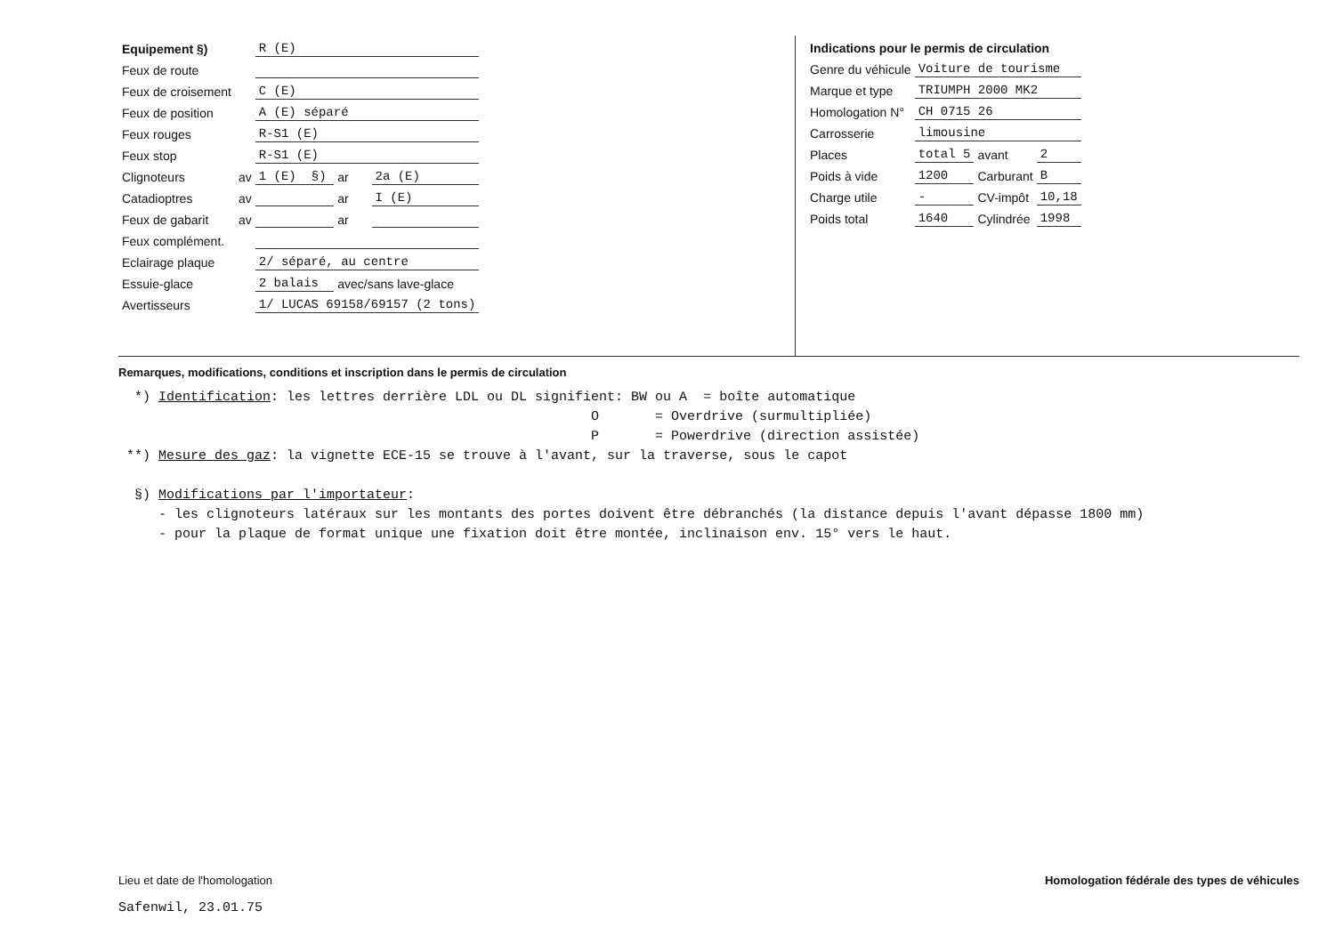| Equipement §) | | R (E) | | | |
| Feux de route | | | | | |
| Feux de croisement | | C (E) | | | |
| Feux de position | | A (E) séparé | | | |
| Feux rouges | | R-S1 (E) | | | |
| Feux stop | | R-S1 (E) | | | |
| Clignoteurs | av | 1 (E) | §) | ar | 2a (E) |
| Catadioptres | av | | | ar | I (E) |
| Feux de gabarit | av | | | ar | |
| Feux complément. | | | | | |
| Eclairage plaque | | 2/ séparé, au centre | | | |
| Essuie-glace | | 2 balais | | avec/sans lave-glace | |
| Avertisseurs | | 1/ LUCAS 69158/69157 (2 tons) | | | |
| Indications pour le permis de circulation | | | |
| Genre du véhicule | Voiture de tourisme | | |
| Marque et type | TRIUMPH 2000 MK2 | | |
| Homologation N° | CH 0715 26 | | |
| Carrosserie | limousine | | |
| Places | total 5 | avant | 2 |
| Poids à vide | 1200 | Carburant | B |
| Charge utile | - | CV-impôt | 10,18 |
| Poids total | 1640 | Cylindrée | 1998 |
Remarques, modifications, conditions et inscription dans le permis de circulation
*) Identification: les lettres derrière LDL ou DL signifient: BW ou A = boîte automatique O = Overdrive (surmultipliée) P = Powerdrive (direction assistée) **) Mesure des gaz: la vignette ECE-15 se trouve à l'avant, sur la traverse, sous le capot §) Modifications par l'importateur: - les clignoteurs latéraux sur les montants des portes doivent être débranchés (la distance depuis l'avant dépasse 1800 mm) - pour la plaque de format unique une fixation doit être montée, inclinaison env. 15° vers le haut.
Lieu et date de l'homologation
Safenwil, 23.01.75
Homologation fédérale des types de véhicules